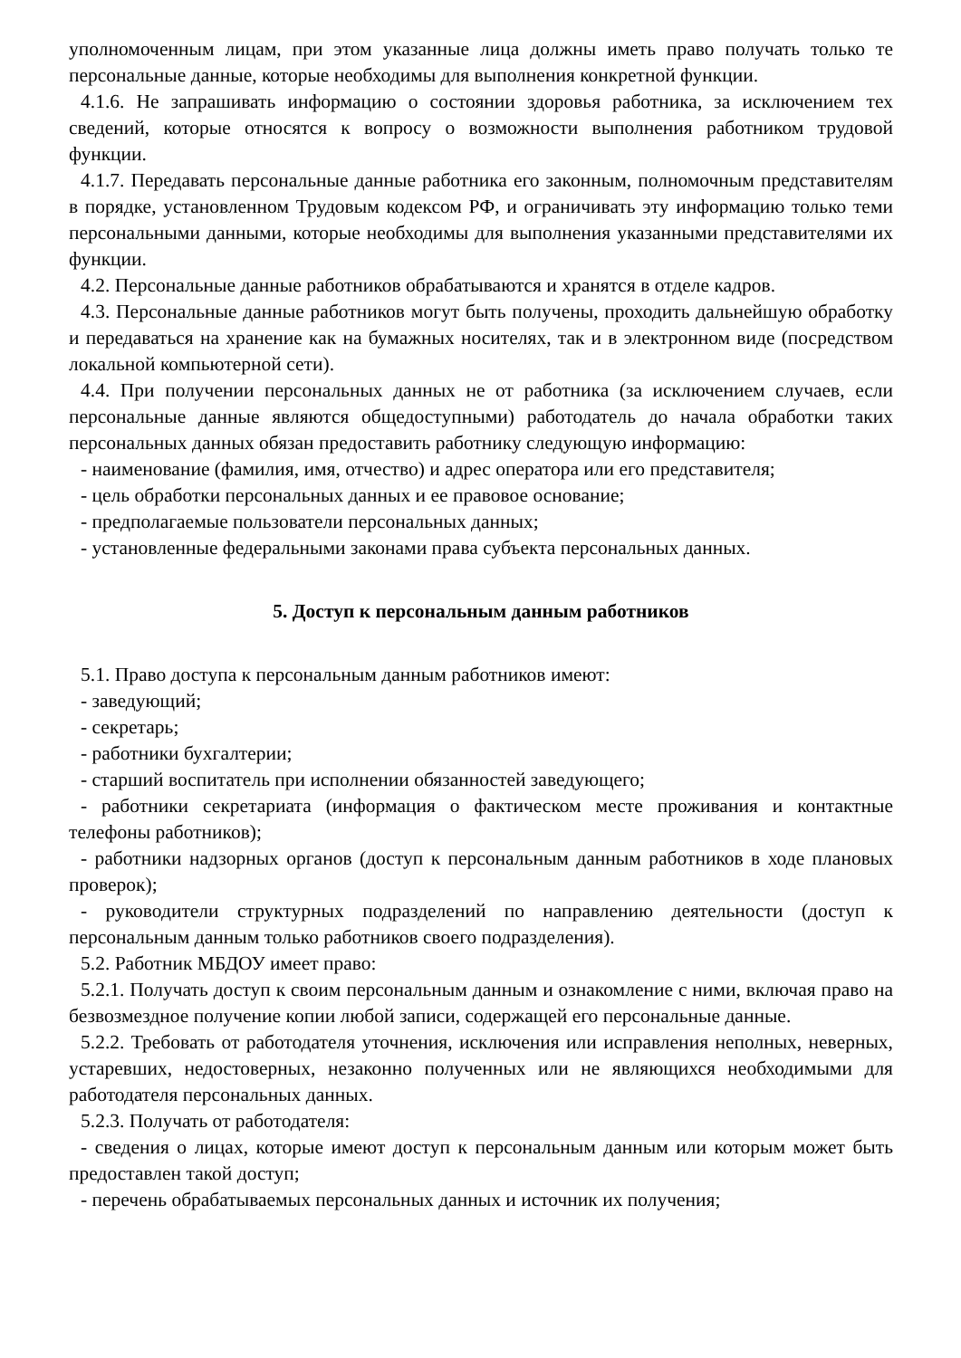уполномоченным лицам, при этом указанные лица должны иметь право получать только те персональные данные, которые необходимы для выполнения конкретной функции.
4.1.6. Не запрашивать информацию о состоянии здоровья работника, за исключением тех сведений, которые относятся к вопросу о возможности выполнения работником трудовой функции.
4.1.7. Передавать персональные данные работника его законным, полномочным представителям в порядке, установленном Трудовым кодексом РФ, и ограничивать эту информацию только теми персональными данными, которые необходимы для выполнения указанными представителями их функции.
4.2. Персональные данные работников обрабатываются и хранятся в отделе кадров.
4.3. Персональные данные работников могут быть получены, проходить дальнейшую обработку и передаваться на хранение как на бумажных носителях, так и в электронном виде (посредством локальной компьютерной сети).
4.4. При получении персональных данных не от работника (за исключением случаев, если персональные данные являются общедоступными) работодатель до начала обработки таких персональных данных обязан предоставить работнику следующую информацию:
- наименование (фамилия, имя, отчество) и адрес оператора или его представителя;
- цель обработки персональных данных и ее правовое основание;
- предполагаемые пользователи персональных данных;
- установленные федеральными законами права субъекта персональных данных.
5. Доступ к персональным данным работников
5.1. Право доступа к персональным данным работников имеют:
- заведующий;
- секретарь;
- работники бухгалтерии;
- старший воспитатель при исполнении обязанностей заведующего;
- работники секретариата (информация о фактическом месте проживания и контактные телефоны работников);
- работники надзорных органов (доступ к персональным данным работников в ходе плановых проверок);
- руководители структурных подразделений по направлению деятельности (доступ к персональным данным только работников своего подразделения).
5.2. Работник МБДОУ имеет право:
5.2.1. Получать доступ к своим персональным данным и ознакомление с ними, включая право на безвозмездное получение копии любой записи, содержащей его персональные данные.
5.2.2. Требовать от работодателя уточнения, исключения или исправления неполных, неверных, устаревших, недостоверных, незаконно полученных или не являющихся необходимыми для работодателя персональных данных.
5.2.3. Получать от работодателя:
- сведения о лицах, которые имеют доступ к персональным данным или которым может быть предоставлен такой доступ;
- перечень обрабатываемых персональных данных и источник их получения;